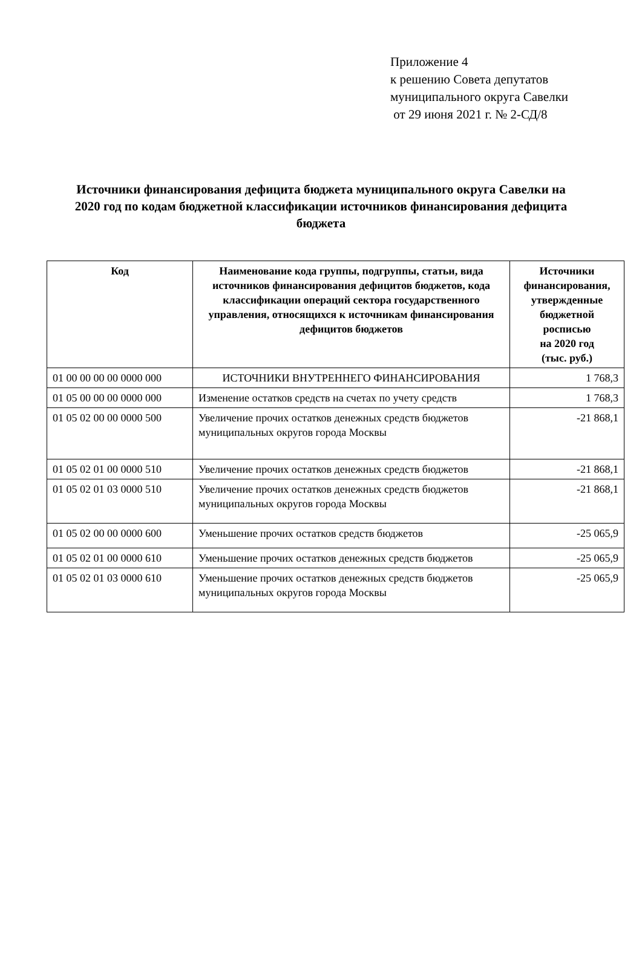Приложение 4
к решению Совета депутатов
муниципального округа Савелки
от 29 июня 2021 г. № 2-СД/8
Источники финансирования дефицита бюджета муниципального округа Савелки на 2020 год по кодам бюджетной классификации источников финансирования дефицита бюджета
| Код | Наименование кода группы, подгруппы, статьи, вида источников финансирования дефицитов бюджетов, кода классификации операций сектора государственного управления, относящихся к источникам финансирования дефицитов бюджетов | Источники финансирования, утвержденные бюджетной росписью на 2020 год (тыс. руб.) |
| --- | --- | --- |
| 01 00 00 00 00 0000 000 | ИСТОЧНИКИ ВНУТРЕННЕГО ФИНАНСИРОВАНИЯ | 1 768,3 |
| 01 05 00 00 00 0000 000 | Изменение остатков средств на счетах по учету средств | 1 768,3 |
| 01 05 02 00 00 0000 500 | Увеличение прочих остатков денежных средств бюджетов муниципальных округов города Москвы | -21 868,1 |
| 01 05 02 01 00 0000 510 | Увеличение прочих остатков денежных средств бюджетов | -21 868,1 |
| 01 05 02 01 03 0000 510 | Увеличение прочих остатков денежных средств бюджетов муниципальных округов города Москвы | -21 868,1 |
| 01 05 02 00 00 0000 600 | Уменьшение прочих остатков средств бюджетов | -25 065,9 |
| 01 05 02 01 00 0000 610 | Уменьшение прочих остатков денежных средств бюджетов | -25 065,9 |
| 01 05 02 01 03 0000 610 | Уменьшение прочих остатков денежных средств бюджетов муниципальных округов города Москвы | -25 065,9 |